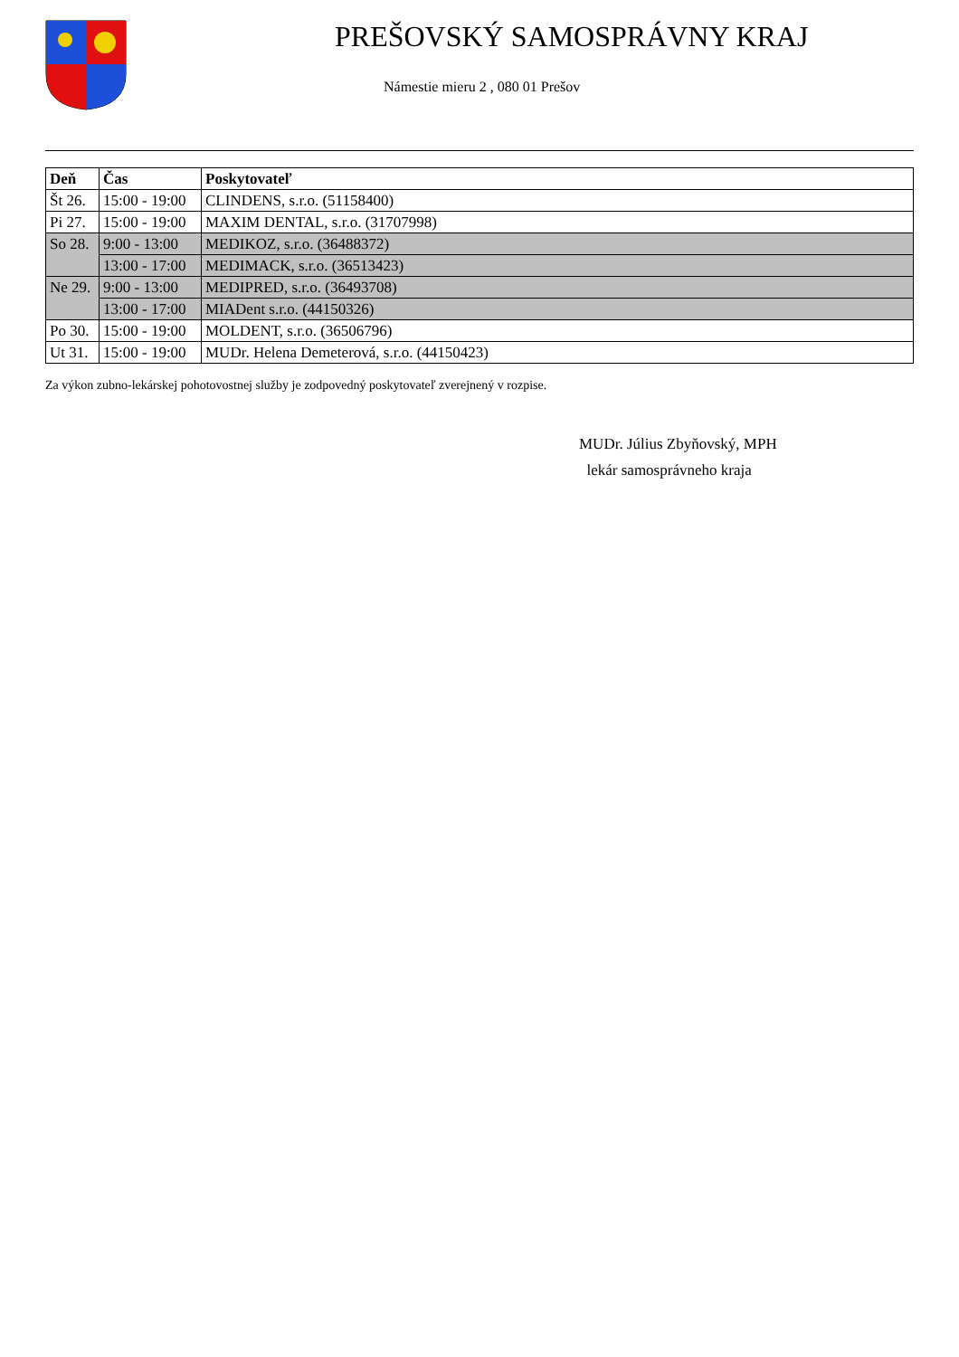PREŠOVSKÝ SAMOSPRÁVNY KRAJ
Námestie mieru 2 , 080 01 Prešov
| Deň | Čas | Poskytovateľ |
| --- | --- | --- |
| Št 26. | 15:00 - 19:00 | CLINDENS, s.r.o. (51158400) |
| Pi 27. | 15:00 - 19:00 | MAXIM DENTAL, s.r.o. (31707998) |
| So 28. | 9:00 - 13:00 | MEDIKOZ, s.r.o. (36488372) |
| | 13:00 - 17:00 | MEDIMACK, s.r.o. (36513423) |
| Ne 29. | 9:00 - 13:00 | MEDIPRED, s.r.o. (36493708) |
| | 13:00 - 17:00 | MIADent s.r.o. (44150326) |
| Po 30. | 15:00 - 19:00 | MOLDENT, s.r.o. (36506796) |
| Ut 31. | 15:00 - 19:00 | MUDr. Helena Demeterová, s.r.o. (44150423) |
Za výkon zubno-lekárskej pohotovostnej služby je zodpovedný poskytovateľ zverejnený v rozpise.
MUDr. Július Zbyňovský, MPH
lekár samosprávneho kraja